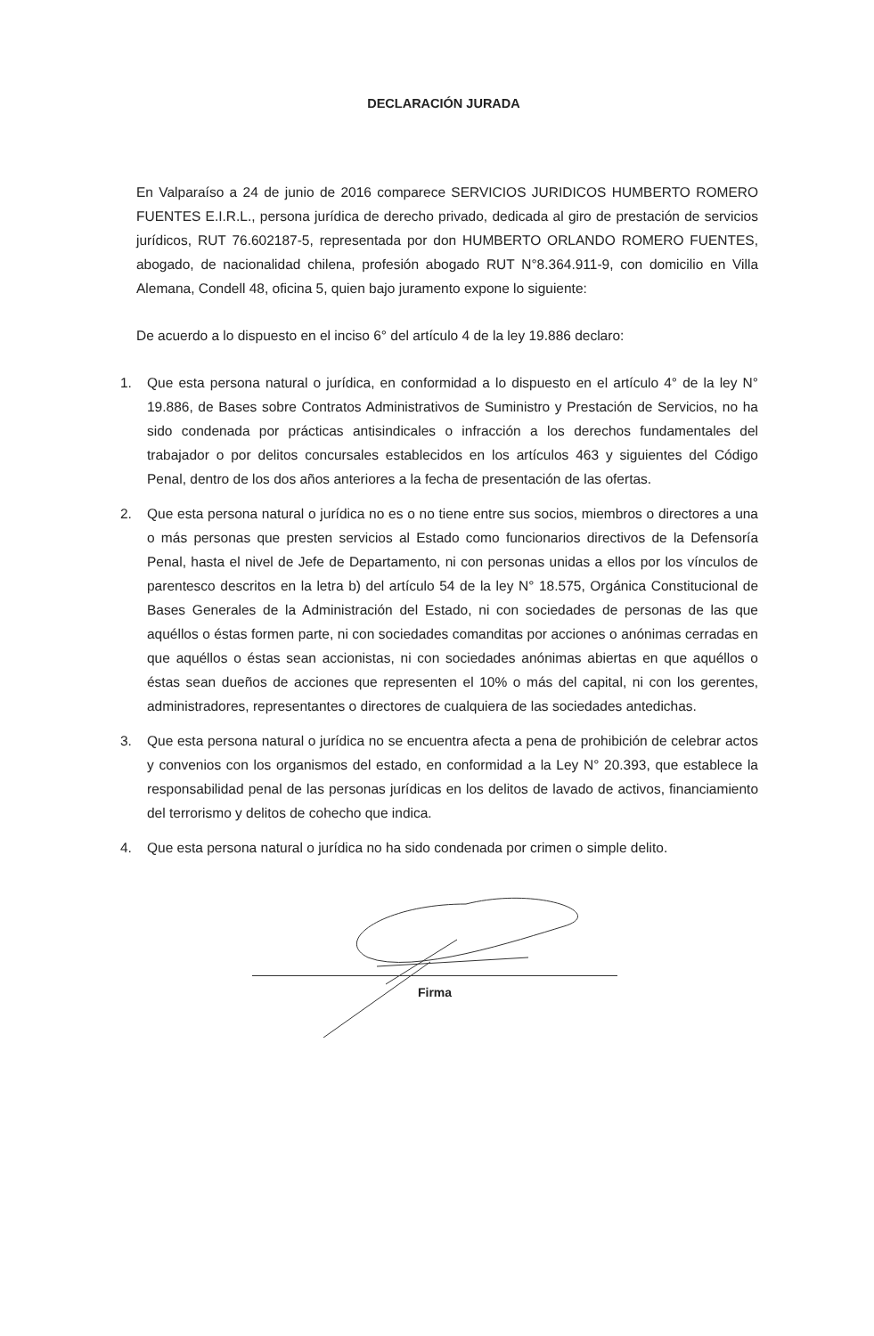DECLARACIÓN JURADA
En Valparaíso a 24 de junio de 2016 comparece SERVICIOS JURIDICOS HUMBERTO ROMERO FUENTES E.I.R.L., persona jurídica de derecho privado, dedicada al giro de prestación de servicios jurídicos, RUT 76.602187-5, representada por don HUMBERTO ORLANDO ROMERO FUENTES, abogado, de nacionalidad chilena, profesión abogado RUT N°8.364.911-9, con domicilio en Villa Alemana, Condell 48, oficina 5, quien bajo juramento expone lo siguiente:
De acuerdo a lo dispuesto en el inciso 6° del artículo 4 de la ley 19.886 declaro:
1. Que esta persona natural o jurídica, en conformidad a lo dispuesto en el artículo 4° de la ley N° 19.886, de Bases sobre Contratos Administrativos de Suministro y Prestación de Servicios, no ha sido condenada por prácticas antisindicales o infracción a los derechos fundamentales del trabajador o por delitos concursales establecidos en los artículos 463 y siguientes del Código Penal, dentro de los dos años anteriores a la fecha de presentación de las ofertas.
2. Que esta persona natural o jurídica no es o no tiene entre sus socios, miembros o directores a una o más personas que presten servicios al Estado como funcionarios directivos de la Defensoría Penal, hasta el nivel de Jefe de Departamento, ni con personas unidas a ellos por los vínculos de parentesco descritos en la letra b) del artículo 54 de la ley N° 18.575, Orgánica Constitucional de Bases Generales de la Administración del Estado, ni con sociedades de personas de las que aquéllos o éstas formen parte, ni con sociedades comanditas por acciones o anónimas cerradas en que aquéllos o éstas sean accionistas, ni con sociedades anónimas abiertas en que aquéllos o éstas sean dueños de acciones que representen el 10% o más del capital, ni con los gerentes, administradores, representantes o directores de cualquiera de las sociedades antedichas.
3. Que esta persona natural o jurídica no se encuentra afecta a pena de prohibición de celebrar actos y convenios con los organismos del estado, en conformidad a la Ley N° 20.393, que establece la responsabilidad penal de las personas jurídicas en los delitos de lavado de activos, financiamiento del terrorismo y delitos de cohecho que indica.
4. Que esta persona natural o jurídica no ha sido condenada por crimen o simple delito.
Firma